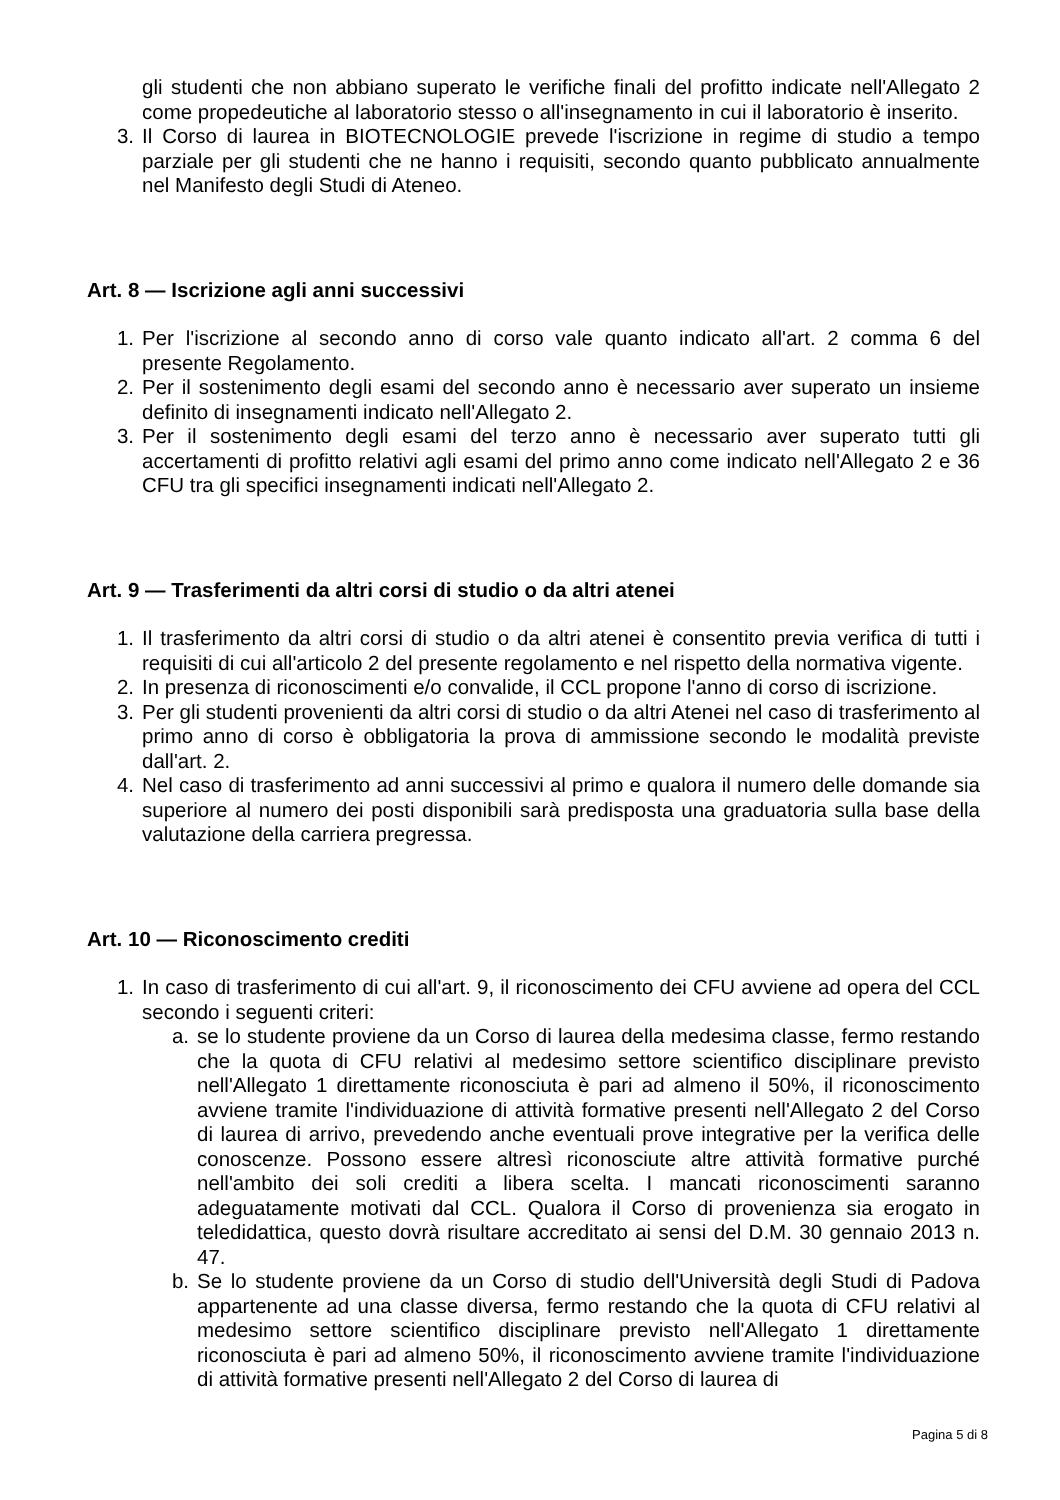gli studenti che non abbiano superato le verifiche finali del profitto indicate nell'Allegato 2 come propedeutiche al laboratorio stesso o all'insegnamento in cui il laboratorio è inserito.
3. Il Corso di laurea in BIOTECNOLOGIE prevede l'iscrizione in regime di studio a tempo parziale per gli studenti che ne hanno i requisiti, secondo quanto pubblicato annualmente nel Manifesto degli Studi di Ateneo.
Art. 8 — Iscrizione agli anni successivi
1. Per l'iscrizione al secondo anno di corso vale quanto indicato all'art. 2 comma 6 del presente Regolamento.
2. Per il sostenimento degli esami del secondo anno è necessario aver superato un insieme definito di insegnamenti indicato nell'Allegato 2.
3. Per il sostenimento degli esami del terzo anno è necessario aver superato tutti gli accertamenti di profitto relativi agli esami del primo anno come indicato nell'Allegato 2 e 36 CFU tra gli specifici insegnamenti indicati nell'Allegato 2.
Art. 9 — Trasferimenti da altri corsi di studio o da altri atenei
1. Il trasferimento da altri corsi di studio o da altri atenei è consentito previa verifica di tutti i requisiti di cui all'articolo 2 del presente regolamento e nel rispetto della normativa vigente.
2. In presenza di riconoscimenti e/o convalide, il CCL propone l'anno di corso di iscrizione.
3. Per gli studenti provenienti da altri corsi di studio o da altri Atenei nel caso di trasferimento al primo anno di corso è obbligatoria la prova di ammissione secondo le modalità previste dall'art. 2.
4. Nel caso di trasferimento ad anni successivi al primo e qualora il numero delle domande sia superiore al numero dei posti disponibili sarà predisposta una graduatoria sulla base della valutazione della carriera pregressa.
Art. 10 — Riconoscimento crediti
1. In caso di trasferimento di cui all'art. 9, il riconoscimento dei CFU avviene ad opera del CCL secondo i seguenti criteri:
a. se lo studente proviene da un Corso di laurea della medesima classe, fermo restando che la quota di CFU relativi al medesimo settore scientifico disciplinare previsto nell'Allegato 1 direttamente riconosciuta è pari ad almeno il 50%, il riconoscimento avviene tramite l'individuazione di attività formative presenti nell'Allegato 2 del Corso di laurea di arrivo, prevedendo anche eventuali prove integrative per la verifica delle conoscenze. Possono essere altresì riconosciute altre attività formative purché nell'ambito dei soli crediti a libera scelta. I mancati riconoscimenti saranno adeguatamente motivati dal CCL. Qualora il Corso di provenienza sia erogato in teledidattica, questo dovrà risultare accreditato ai sensi del D.M. 30 gennaio 2013 n. 47.
b. Se lo studente proviene da un Corso di studio dell'Università degli Studi di Padova appartenente ad una classe diversa, fermo restando che la quota di CFU relativi al medesimo settore scientifico disciplinare previsto nell'Allegato 1 direttamente riconosciuta è pari ad almeno 50%, il riconoscimento avviene tramite l'individuazione di attività formative presenti nell'Allegato 2 del Corso di laurea di
Pagina 5 di 8